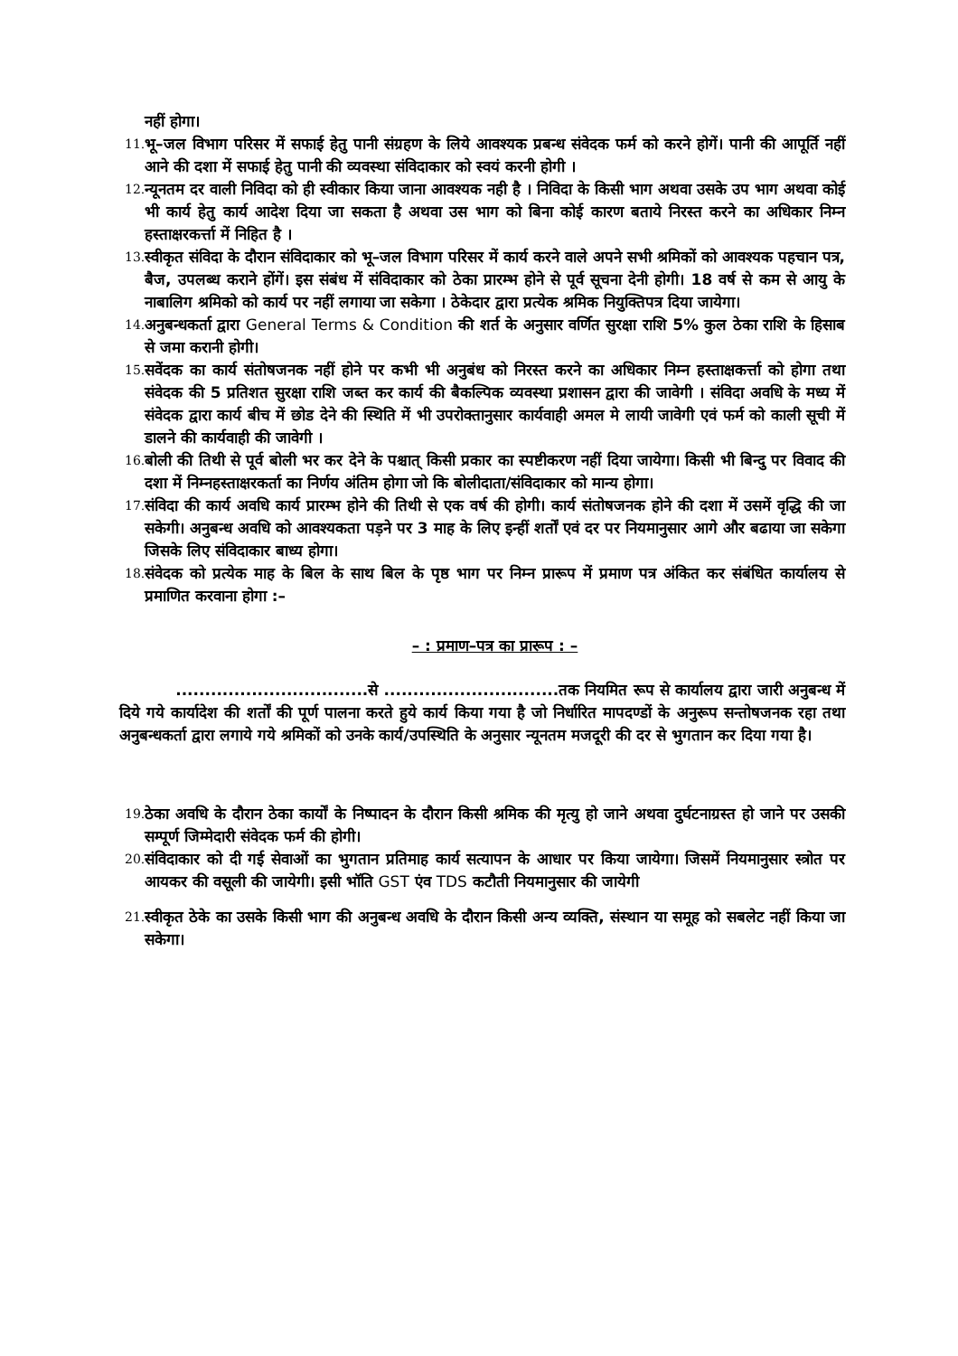नहीं होगा।
11.
भू–जल विभाग परिसर में सफाई हेतु पानी संग्रहण के लिये आवश्यक प्रबन्ध संवेदक फर्म को करने होगें। पानी की आपूर्ति नहीं आने की दशा में सफाई हेतु पानी की व्यवस्था संविदाकार को स्वयं करनी होगी ।
12.
न्यूनतम दर वाली निविदा को ही स्वीकार किया जाना आवश्यक नही है । निविदा के किसी भाग अथवा उसके उप भाग अथवा कोई भी कार्य हेतु कार्य आदेश दिया जा सकता है अथवा उस भाग को बिना कोई कारण बताये निरस्त करने का अधिकार निम्न हस्ताक्षरकर्त्ता में निहित है ।
13.
स्वीकृत संविदा के दौरान संविदाकार को भू–जल विभाग परिसर में कार्य करने वाले अपने सभी श्रमिकों को आवश्यक पहचान पत्र, बैज, उपलब्ध कराने होंगें। इस संबंध में संविदाकार को ठेका प्रारम्भ होने से पूर्व सूचना देनी होगी। 18 वर्ष से कम से आयु के नाबालिग श्रमिको को कार्य पर नहीं लगाया जा सकेगा । ठेकेदार द्वारा प्रत्येक श्रमिक नियुक्तिपत्र दिया जायेगा।
14.
अनुबन्धकर्ता द्वारा General Terms & Condition की शर्त के अनुसार वर्णित सुरक्षा राशि 5% कुल ठेका राशि के हिसाब से जमा करानी होगी।
15.
सवेंदक का कार्य संतोषजनक नहीं होने पर कभी भी अनुबंध को निरस्त करने का अधिकार निम्न हस्ताक्षकर्त्ता को होगा तथा संवेदक की 5 प्रतिशत सुरक्षा राशि जब्त कर कार्य की बैकल्पिक व्यवस्था प्रशासन द्वारा की जावेगी । संविदा अवधि के मध्य में संवेदक द्वारा कार्य बीच में छोड देने की स्थिति में भी उपरोक्तानुसार कार्यवाही अमल मे लायी जावेगी एवं फर्म को काली सूची में डालने की कार्यवाही की जावेगी ।
16.
बोली की तिथी से पूर्व बोली भर कर देने के पश्चात् किसी प्रकार का स्पष्टीकरण नहीं दिया जायेगा। किसी भी बिन्दु पर विवाद की दशा में निम्नहस्ताक्षरकर्ता का निर्णय अंतिम होगा जो कि बोलीदाता/संविदाकार को मान्य होगा।
17.
संविदा की कार्य अवधि कार्य प्रारम्भ होने की तिथी से एक वर्ष की होगी। कार्य संतोषजनक होने की दशा में उसमें वृद्धि की जा सकेगी। अनुबन्ध अवधि को आवश्यकता पड़ने पर 3 माह के लिए इन्हीं शर्तों एवं दर पर नियमानुसार आगे और बढाया जा सकेगा जिसके लिए संविदाकार बाध्य होगा।
18.
संवेदक को प्रत्येक माह के बिल के साथ बिल के पृष्ठ भाग पर निम्न प्रारूप में प्रमाण पत्र अंकित कर संबंधित कार्यालय से प्रमाणित करवाना होगा :–
– : प्रमाण–पत्र का प्रारूप : –
.................................से ..............................तक नियमित रूप से कार्यालय द्वारा जारी अनुबन्ध में दिये गये कार्यादेश की शर्तों की पूर्ण पालना करते हुये कार्य किया गया है जो निर्धारित मापदण्डों के अनुरूप सन्तोषजनक रहा तथा अनुबन्धकर्ता द्वारा लगाये गये श्रमिकों को उनके कार्य/उपस्थिति के अनुसार न्यूनतम मजदूरी की दर से भुगतान कर दिया गया है।
19.
ठेका अवधि के दौरान ठेका कार्यों के निष्पादन के दौरान किसी श्रमिक की मृत्यु हो जाने अथवा दुर्घटनाग्रस्त हो जाने पर उसकी सम्पूर्ण जिम्मेदारी संवेदक फर्म की होगी।
20.
संविदाकार को दी गई सेवाओं का भुगतान प्रतिमाह कार्य सत्यापन के आधार पर किया जायेगा। जिसमें नियमानुसार स्त्रोत पर आयकर की वसूली की जायेगी। इसी भॉति GST एंव TDS कटौती नियमानुसार की जायेगी
21.
स्वीकृत ठेके का उसके किसी भाग की अनुबन्ध अवधि के दौरान किसी अन्य व्यक्ति, संस्थान या समूह को सबलेट नहीं किया जा सकेगा।